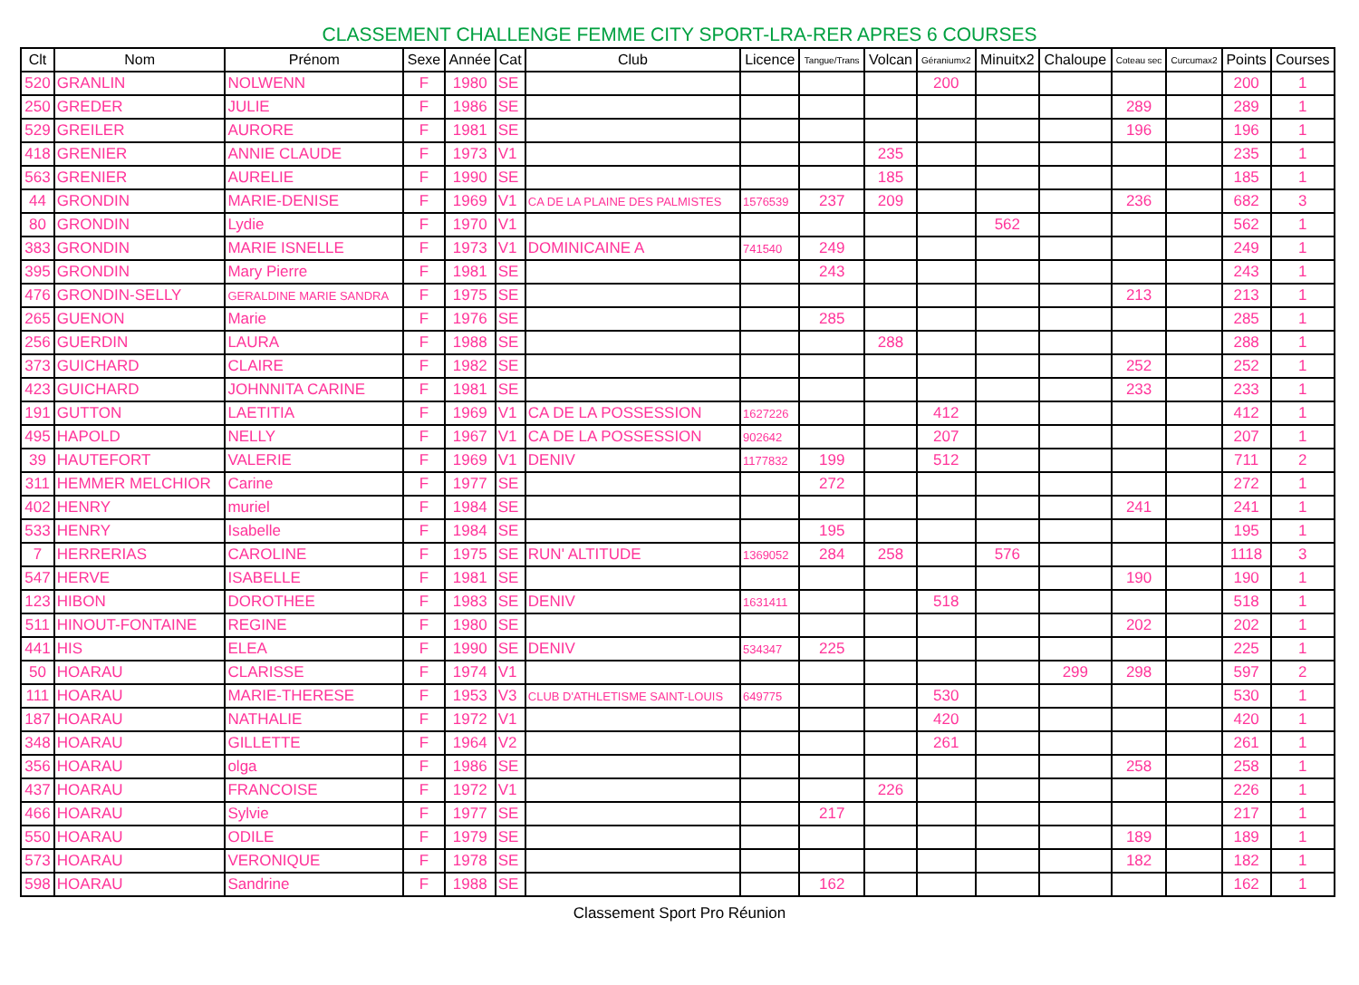CLASSEMENT CHALLENGE FEMME CITY SPORT-LRA-RER APRES 6 COURSES
| Clt | Nom | Prénom | Sexe | Année | Cat | Club | Licence | Tangue/Trans | Volcan | Géraniumx2 | Minuitx2 | Chaloupe | Coteau sec | Curcumax2 | Points | Courses |
| --- | --- | --- | --- | --- | --- | --- | --- | --- | --- | --- | --- | --- | --- | --- | --- | --- |
| 520 | GRANLIN | NOLWENN | F | 1980 | SE | | | | | 200 | | | | | 200 | 1 |
| 250 | GREDER | JULIE | F | 1986 | SE | | | | | | | | 289 | | 289 | 1 |
| 529 | GREILER | AURORE | F | 1981 | SE | | | | | | | | 196 | | 196 | 1 |
| 418 | GRENIER | ANNIE CLAUDE | F | 1973 | V1 | | | | 235 | | | | | | 235 | 1 |
| 563 | GRENIER | AURELIE | F | 1990 | SE | | | | 185 | | | | | | 185 | 1 |
| 44 | GRONDIN | MARIE-DENISE | F | 1969 | V1 | CA DE LA PLAINE DES PALMISTES | 1576539 | 237 | 209 | | | | 236 | | 682 | 3 |
| 80 | GRONDIN | Lydie | F | 1970 | V1 | | | | | | 562 | | | | 562 | 1 |
| 383 | GRONDIN | MARIE ISNELLE | F | 1973 | V1 | DOMINICAINE A | 741540 | 249 | | | | | | | 249 | 1 |
| 395 | GRONDIN | Mary Pierre | F | 1981 | SE | | | 243 | | | | | | | 243 | 1 |
| 476 | GRONDIN-SELLY | GERALDINE MARIE SANDRA | F | 1975 | SE | | | | | | | | 213 | | 213 | 1 |
| 265 | GUENON | Marie | F | 1976 | SE | | | 285 | | | | | | | 285 | 1 |
| 256 | GUERDIN | LAURA | F | 1988 | SE | | | | 288 | | | | | | 288 | 1 |
| 373 | GUICHARD | CLAIRE | F | 1982 | SE | | | | | | | | 252 | | 252 | 1 |
| 423 | GUICHARD | JOHNNITA CARINE | F | 1981 | SE | | | | | | | | 233 | | 233 | 1 |
| 191 | GUTTON | LAETITIA | F | 1969 | V1 | CA DE LA POSSESSION | 1627226 | | | 412 | | | | | 412 | 1 |
| 495 | HAPOLD | NELLY | F | 1967 | V1 | CA DE LA POSSESSION | 902642 | | | 207 | | | | | 207 | 1 |
| 39 | HAUTEFORT | VALERIE | F | 1969 | V1 | DENIV | 1177832 | 199 | | 512 | | | | | 711 | 2 |
| 311 | HEMMER MELCHIOR | Carine | F | 1977 | SE | | | 272 | | | | | | | 272 | 1 |
| 402 | HENRY | muriel | F | 1984 | SE | | | | | | | | 241 | | 241 | 1 |
| 533 | HENRY | Isabelle | F | 1984 | SE | | | 195 | | | | | | | 195 | 1 |
| 7 | HERRERIAS | CAROLINE | F | 1975 | SE | RUN' ALTITUDE | 1369052 | 284 | 258 | | 576 | | | | 1118 | 3 |
| 547 | HERVE | ISABELLE | F | 1981 | SE | | | | | | | | 190 | | 190 | 1 |
| 123 | HIBON | DOROTHEE | F | 1983 | SE | DENIV | 1631411 | | | 518 | | | | | 518 | 1 |
| 511 | HINOUT-FONTAINE | REGINE | F | 1980 | SE | | | | | | | | 202 | | 202 | 1 |
| 441 | HIS | ELEA | F | 1990 | SE | DENIV | 534347 | 225 | | | | | | | 225 | 1 |
| 50 | HOARAU | CLARISSE | F | 1974 | V1 | | | | | | | 299 | 298 | | 597 | 2 |
| 111 | HOARAU | MARIE-THERESE | F | 1953 | V3 | CLUB D'ATHLETISME SAINT-LOUIS | 649775 | | | 530 | | | | | 530 | 1 |
| 187 | HOARAU | NATHALIE | F | 1972 | V1 | | | | | 420 | | | | | 420 | 1 |
| 348 | HOARAU | GILLETTE | F | 1964 | V2 | | | | | 261 | | | | | 261 | 1 |
| 356 | HOARAU | olga | F | 1986 | SE | | | | | | | | 258 | | 258 | 1 |
| 437 | HOARAU | FRANCOISE | F | 1972 | V1 | | | | 226 | | | | | | 226 | 1 |
| 466 | HOARAU | Sylvie | F | 1977 | SE | | | 217 | | | | | | | 217 | 1 |
| 550 | HOARAU | ODILE | F | 1979 | SE | | | | | | | | 189 | | 189 | 1 |
| 573 | HOARAU | VERONIQUE | F | 1978 | SE | | | | | | | | 182 | | 182 | 1 |
| 598 | HOARAU | Sandrine | F | 1988 | SE | | | 162 | | | | | | | 162 | 1 |
Classement Sport Pro Réunion